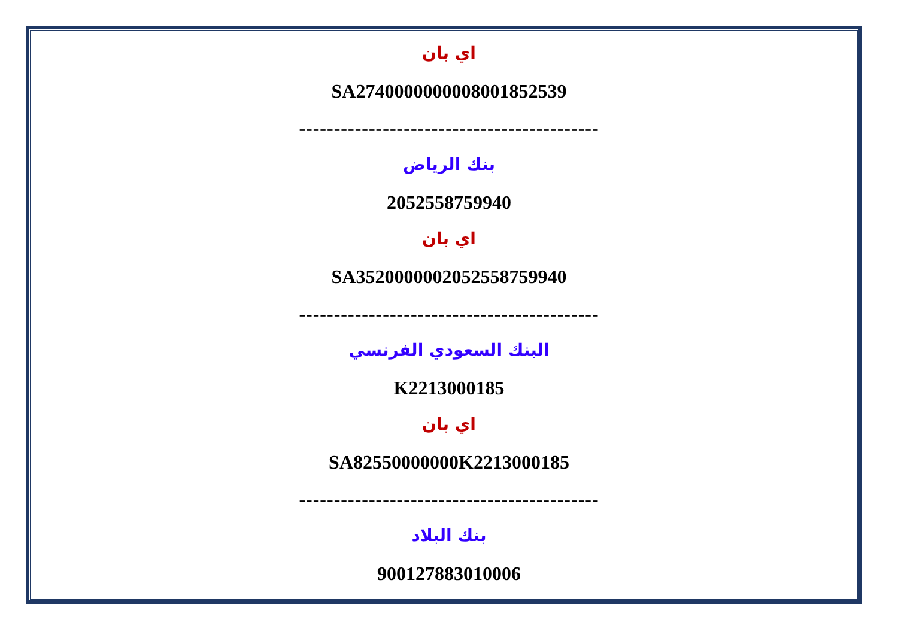اي بان
SA2740000000008001852539
-------------------------------------------
بنك الرياض
2052558759940
اي بان
SA3520000002052558759940
-------------------------------------------
البنك السعودي الفرنسي
K2213000185
اي بان
SA82550000000K2213000185
-------------------------------------------
بنك البلاد
900127883010006